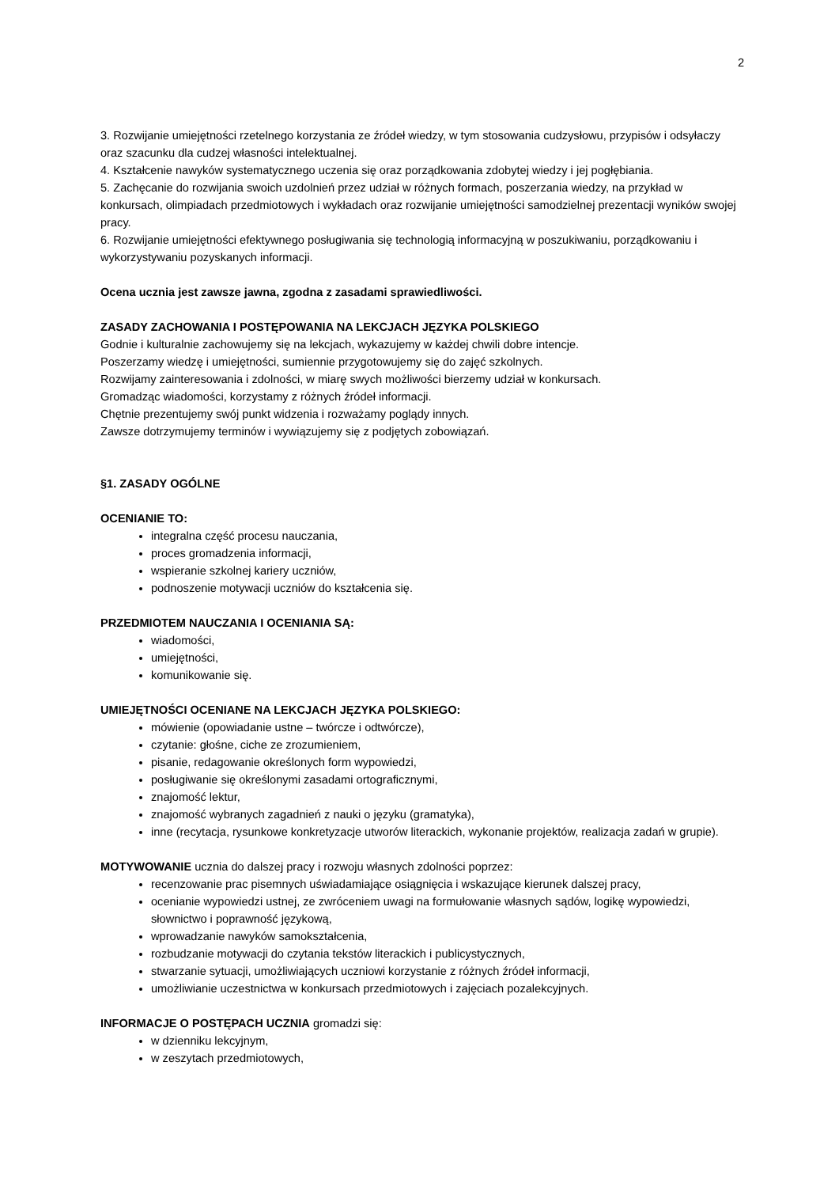2
3. Rozwijanie umiejętności rzetelnego korzystania ze źródeł wiedzy, w tym stosowania cudzysłowu, przypisów i odsyłaczy oraz szacunku dla cudzej własności intelektualnej.
4. Kształcenie nawyków systematycznego uczenia się oraz porządkowania zdobytej wiedzy i jej pogłębiania.
5. Zachęcanie do rozwijania swoich uzdolnień przez udział w różnych formach, poszerzania wiedzy, na przykład w konkursach, olimpiadach przedmiotowych i wykładach oraz rozwijanie umiejętności samodzielnej prezentacji wyników swojej pracy.
6. Rozwijanie umiejętności efektywnego posługiwania się technologią informacyjną w poszukiwaniu, porządkowaniu i wykorzystywaniu pozyskanych informacji.
Ocena ucznia jest zawsze jawna, zgodna z zasadami sprawiedliwości.
ZASADY ZACHOWANIA I POSTĘPOWANIA NA LEKCJACH JĘZYKA POLSKIEGO
Godnie i kulturalnie zachowujemy się na lekcjach, wykazujemy w każdej chwili dobre intencje.
Poszerzamy wiedzę i umiejętności, sumiennie przygotowujemy się do zajęć szkolnych.
Rozwijamy zainteresowania i zdolności, w miarę swych możliwości bierzemy udział w konkursach.
Gromadząc wiadomości, korzystamy z różnych źródeł informacji.
Chętnie prezentujemy swój punkt widzenia i rozważamy poglądy innych.
Zawsze dotrzymujemy terminów i wywiązujemy się z podjętych zobowiązań.
§1. ZASADY OGÓLNE
OCENIANIE TO:
integralna część procesu nauczania,
proces gromadzenia informacji,
wspieranie szkolnej kariery uczniów,
podnoszenie motywacji uczniów do kształcenia się.
PRZEDMIOTEM NAUCZANIA I OCENIANIA SĄ:
wiadomości,
umiejętności,
komunikowanie się.
UMIEJĘTNOŚCI OCENIANE NA LEKCJACH JĘZYKA POLSKIEGO:
mówienie (opowiadanie ustne – twórcze i odtwórcze),
czytanie: głośne, ciche ze zrozumieniem,
pisanie, redagowanie określonych form wypowiedzi,
posługiwanie się określonymi zasadami ortograficznymi,
znajomość lektur,
znajomość wybranych zagadnień z nauki o języku (gramatyka),
inne (recytacja, rysunkowe konkretyzacje utworów literackich, wykonanie projektów, realizacja zadań w grupie).
MOTYWOWANIE ucznia do dalszej pracy i rozwoju własnych zdolności poprzez:
recenzowanie prac pisemnych uświadamiające osiągnięcia i wskazujące kierunek dalszej pracy,
ocenianie wypowiedzi ustnej, ze zwróceniem uwagi na formułowanie własnych sądów, logikę wypowiedzi, słownictwo i poprawność językową,
wprowadzanie nawyków samokształcenia,
rozbudzanie motywacji do czytania tekstów literackich i publicystycznych,
stwarzanie sytuacji, umożliwiających uczniowi korzystanie z różnych źródeł informacji,
umożliwianie uczestnictwa w konkursach przedmiotowych i zajęciach pozalekcyjnych.
INFORMACJE O POSTĘPACH UCZNIA gromadzi się:
w dzienniku lekcyjnym,
w zeszytach przedmiotowych,